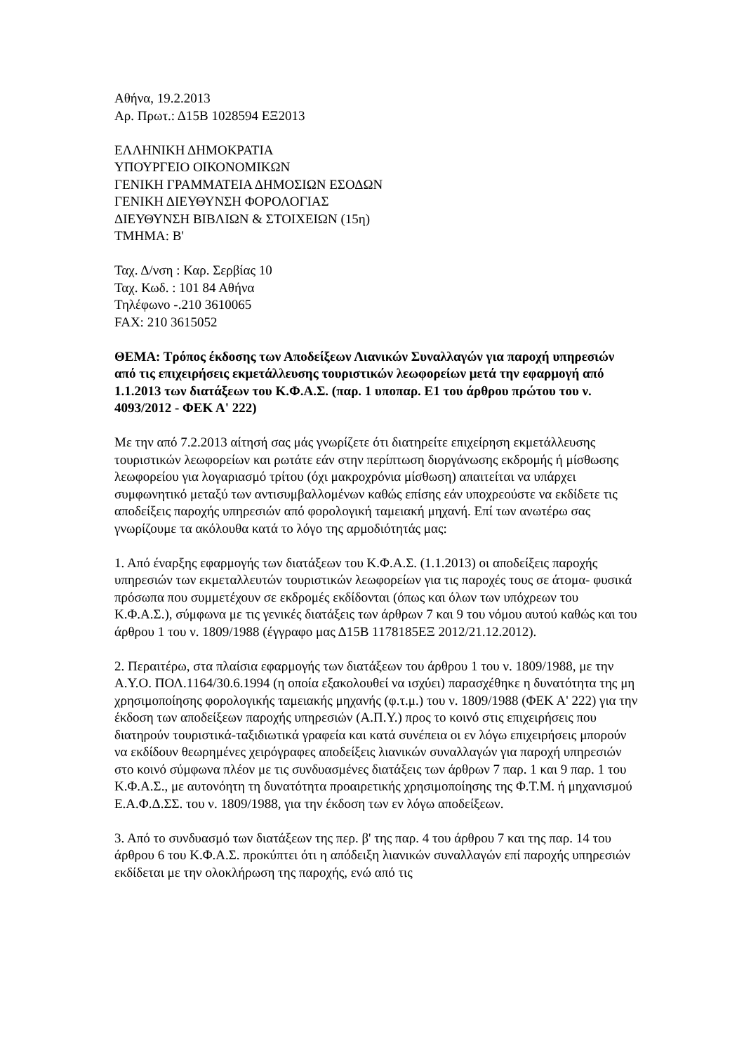Αθήνα, 19.2.2013
Αρ. Πρωτ.: Δ15Β 1028594 ΕΞ2013
ΕΛΛΗΝΙΚΗ ΔΗΜΟΚΡΑΤΙΑ
ΥΠΟΥΡΓΕΙΟ ΟΙΚΟΝΟΜΙΚΩΝ
ΓΕΝΙΚΗ ΓΡΑΜΜΑΤΕΙΑ ΔΗΜΟΣΙΩΝ ΕΣΟΔΩΝ
ΓΕΝΙΚΗ ΔΙΕΥΘΥΝΣΗ ΦΟΡΟΛΟΓΙΑΣ
ΔΙΕΥΘΥΝΣΗ ΒΙΒΛΙΩΝ & ΣΤΟΙΧΕΙΩΝ (15η)
ΤΜΗΜΑ: Β'
Ταχ. Δ/νση : Καρ. Σερβίας 10
Ταχ. Κωδ. : 101 84 Αθήνα
Τηλέφωνο -.210 3610065
FAX: 210 3615052
ΘΕΜΑ: Τρόπος έκδοσης των Αποδείξεων Λιανικών Συναλλαγών για παροχή υπηρεσιών από τις επιχειρήσεις εκμετάλλευσης τουριστικών λεωφορείων μετά την εφαρμογή από 1.1.2013 των διατάξεων του Κ.Φ.Α.Σ. (παρ. 1 υποπαρ. Ε1 του άρθρου πρώτου του ν. 4093/2012 - ΦΕΚ Α' 222)
Με την από 7.2.2013 αίτησή σας μάς γνωρίζετε ότι διατηρείτε επιχείρηση εκμετάλλευσης τουριστικών λεωφορείων και ρωτάτε εάν στην περίπτωση διοργάνωσης εκδρομής ή μίσθωσης λεωφορείου για λογαριασμό τρίτου (όχι μακροχρόνια μίσθωση) απαιτείται να υπάρχει συμφωνητικό μεταξύ των αντισυμβαλλομένων καθώς επίσης εάν υποχρεούστε να εκδίδετε τις αποδείξεις παροχής υπηρεσιών από φορολογική ταμειακή μηχανή. Επί των ανωτέρω σας γνωρίζουμε τα ακόλουθα κατά το λόγο της αρμοδιότητάς μας:
1. Από έναρξης εφαρμογής των διατάξεων του Κ.Φ.Α.Σ. (1.1.2013) οι αποδείξεις παροχής υπηρεσιών των εκμεταλλευτών τουριστικών λεωφορείων για τις παροχές τους σε άτομα- φυσικά πρόσωπα που συμμετέχουν σε εκδρομές εκδίδονται (όπως και όλων των υπόχρεων του Κ.Φ.Α.Σ.), σύμφωνα με τις γενικές διατάξεις των άρθρων 7 και 9 του νόμου αυτού καθώς και του άρθρου 1 του ν. 1809/1988 (έγγραφο μας Δ15Β 1178185ΕΞ 2012/21.12.2012).
2. Περαιτέρω, στα πλαίσια εφαρμογής των διατάξεων του άρθρου 1 του ν. 1809/1988, με την Α.Υ.Ο. ΠΟΛ.1164/30.6.1994 (η οποία εξακολουθεί να ισχύει) παρασχέθηκε η δυνατότητα της μη χρησιμοποίησης φορολογικής ταμειακής μηχανής (φ.τ.μ.) του ν. 1809/1988 (ΦΕΚ Α' 222) για την έκδοση των αποδείξεων παροχής υπηρεσιών (Α.Π.Υ.) προς το κοινό στις επιχειρήσεις που διατηρούν τουριστικά-ταξιδιωτικά γραφεία και κατά συνέπεια οι εν λόγω επιχειρήσεις μπορούν να εκδίδουν θεωρημένες χειρόγραφες αποδείξεις λιανικών συναλλαγών για παροχή υπηρεσιών στο κοινό σύμφωνα πλέον με τις συνδυασμένες διατάξεις των άρθρων 7 παρ. 1 και 9 παρ. 1 του Κ.Φ.Α.Σ., με αυτονόητη τη δυνατότητα προαιρετικής χρησιμοποίησης της Φ.Τ.Μ. ή μηχανισμού Ε.Α.Φ.Δ.ΣΣ. του ν. 1809/1988, για την έκδοση των εν λόγω αποδείξεων.
3. Από το συνδυασμό των διατάξεων της περ. β' της παρ. 4 του άρθρου 7 και της παρ. 14 του άρθρου 6 του Κ.Φ.Α.Σ. προκύπτει ότι η απόδειξη λιανικών συναλλαγών επί παροχής υπηρεσιών εκδίδεται με την ολοκλήρωση της παροχής, ενώ από τις